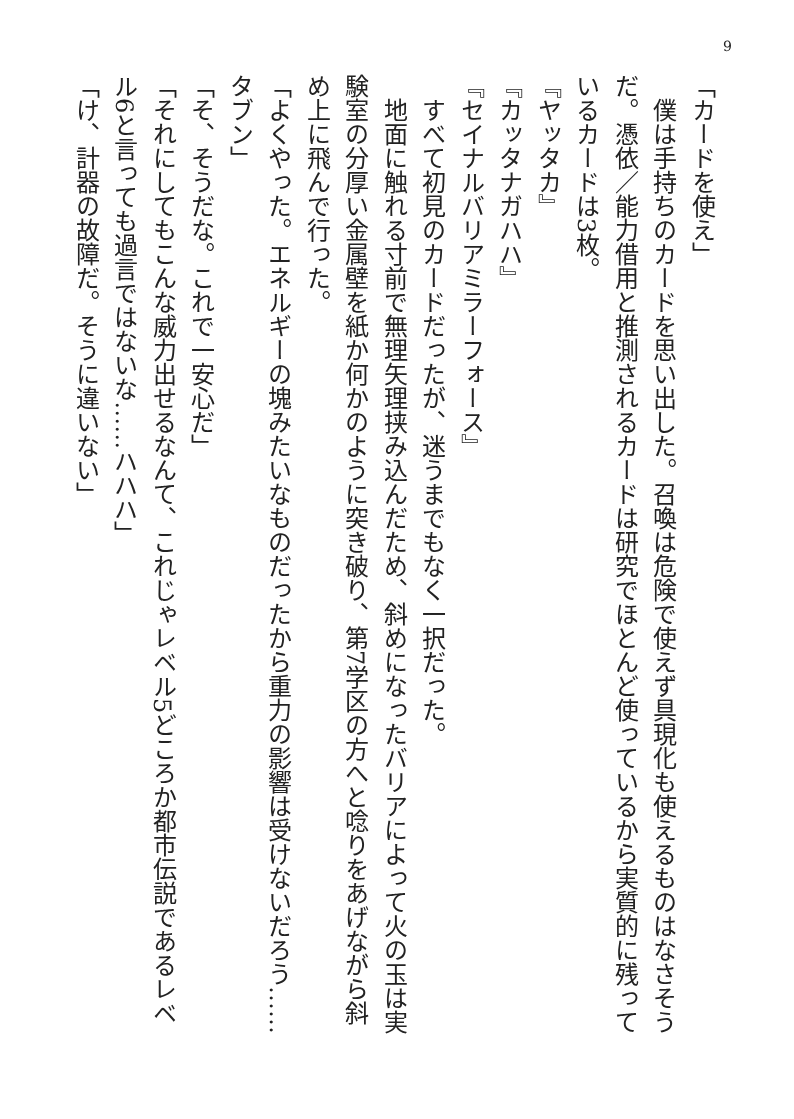9
「カードを使え」
　僕は手持ちのカードを思い出した。召喚は危険で使えず具現化も使えるものはなさそうだ。憑依／能力借用と推測されるカードは研究でほとんど使っているから実質的に残っているカードは3枚。
『ヤッタカ』
『カッタナガハハ』
『セイナルバリアミラーフォース』
　すべて初見のカードだったが、迷うまでもなく一択だった。
　地面に触れる寸前で無理矢理挟み込んだため、斜めになったバリアによって火の玉は実験室の分厚い金属壁を紙か何かのように突き破り、第7学区の方へと唸りをあげながら斜め上に飛んで行った。
「よくやった。エネルギーの塊みたいなものだったから重力の影響は受けないだろう……タブン」
「そ、そうだな。これで一安心だ」
「それにしてもこんな威力出せるなんて、これじゃレベル5どころか都市伝説であるレベル6と言っても過言ではないな……ハハハ」
「け、計器の故障だ。そうに違いない」